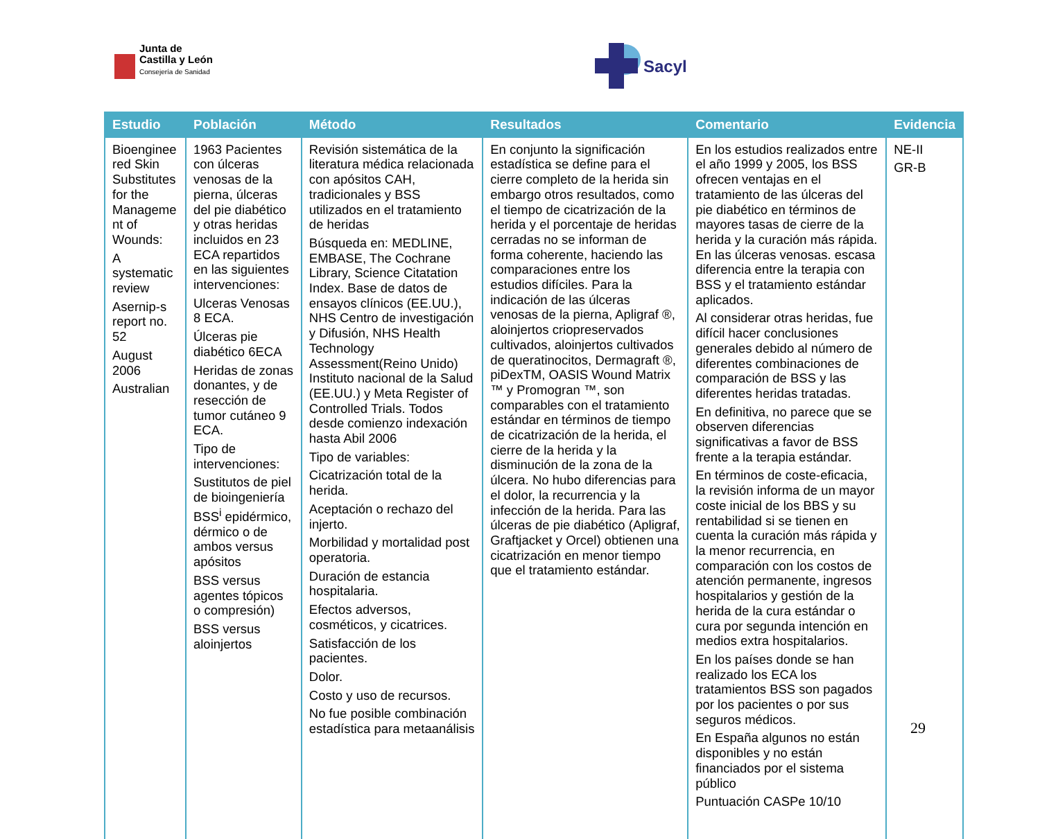Junta de
Castilla y León
Consejería de Sanidad
Sacyl
| Estudio | Población | Método | Resultados | Comentario | Evidencia |
| --- | --- | --- | --- | --- | --- |
| Bioenginee red Skin Substitutes for the Manageme nt of Wounds: A systematic review Asernip-s report no. 52 August 2006 Australian | 1963 Pacientes con úlceras venosas de la pierna, úlceras del pie diabético y otras heridas incluidos en 23 ECA repartidos en las siguientes intervenciones: Ulceras Venosas 8 ECA. Úlceras pie diabético 6ECA Heridas de zonas donantes, y de resección de tumor cutáneo 9 ECA. Tipo de intervenciones: Sustitutos de piel de bioingeniería BSS<sup>i</sup> epidérmico, dérmico o de ambos versus apósitos BSS versus agentes tópicos o compresión) BSS versus aloinjertos | Revisión sistemática de la literatura médica relacionada con apósitos CAH, tradicionales y BSS utilizados en el tratamiento de heridas Búsqueda en: MEDLINE, EMBASE, The Cochrane Library, Science Citatation Index. Base de datos de ensayos clínicos (EE.UU.), NHS Centro de investigación y Difusión, NHS Health Technology Assessment(Reino Unido) Instituto nacional de la Salud (EE.UU.) y Meta Register of Controlled Trials. Todos desde comienzo indexación hasta Abil 2006 Tipo de variables: Cicatrización total de la herida. Aceptación o rechazo del injerto. Morbilidad y mortalidad post operatoria. Duración de estancia hospitalaria. Efectos adversos, cosméticos, y cicatrices. Satisfacción de los pacientes. Dolor. Costo y uso de recursos. No fue posible combinación estadística para metaanálisis | En conjunto la significación estadística se define para el cierre completo de la herida sin embargo otros resultados, como el tiempo de cicatrización de la herida y el porcentaje de heridas cerradas no se informan de forma coherente, haciendo las comparaciones entre los estudios difíciles. Para la indicación de las úlceras venosas de la pierna, Apligraf ®, aloinjertos criopreservados cultivados, aloinjertos cultivados de queratinocitos, Dermagraft ®, piDexTM, OASIS Wound Matrix ™ y Promogran ™, son comparables con el tratamiento estándar en términos de tiempo de cicatrización de la herida, el cierre de la herida y la disminución de la zona de la úlcera. No hubo diferencias para el dolor, la recurrencia y la infección de la herida. Para las úlceras de pie diabético (Apligraf, Graftjacket y Orcel) obtienen una cicatrización en menor tiempo que el tratamiento estándar. | En los estudios realizados entre el año 1999 y 2005, los BSS ofrecen ventajas en el tratamiento de las úlceras del pie diabético en términos de mayores tasas de cierre de la herida y la curación más rápida. En las úlceras venosas. escasa diferencia entre la terapia con BSS y el tratamiento estándar aplicados. Al considerar otras heridas, fue difícil hacer conclusiones generales debido al número de diferentes combinaciones de comparación de BSS y las diferentes heridas tratadas. En definitiva, no parece que se observen diferencias significativas a favor de BSS frente a la terapia estándar. En términos de coste-eficacia, la revisión informa de un mayor coste inicial de los BBS y su rentabilidad si se tienen en cuenta la curación más rápida y la menor recurrencia, en comparación con los costos de atención permanente, ingresos hospitalarios y gestión de la herida de la cura estándar o cura por segunda intención en medios extra hospitalarios. En los países donde se han realizado los ECA los tratamientos BSS son pagados por los pacientes o por sus seguros médicos. En España algunos no están disponibles y no están financiados por el sistema público Puntuación CASPe 10/10 | NE-II GR-B |
29